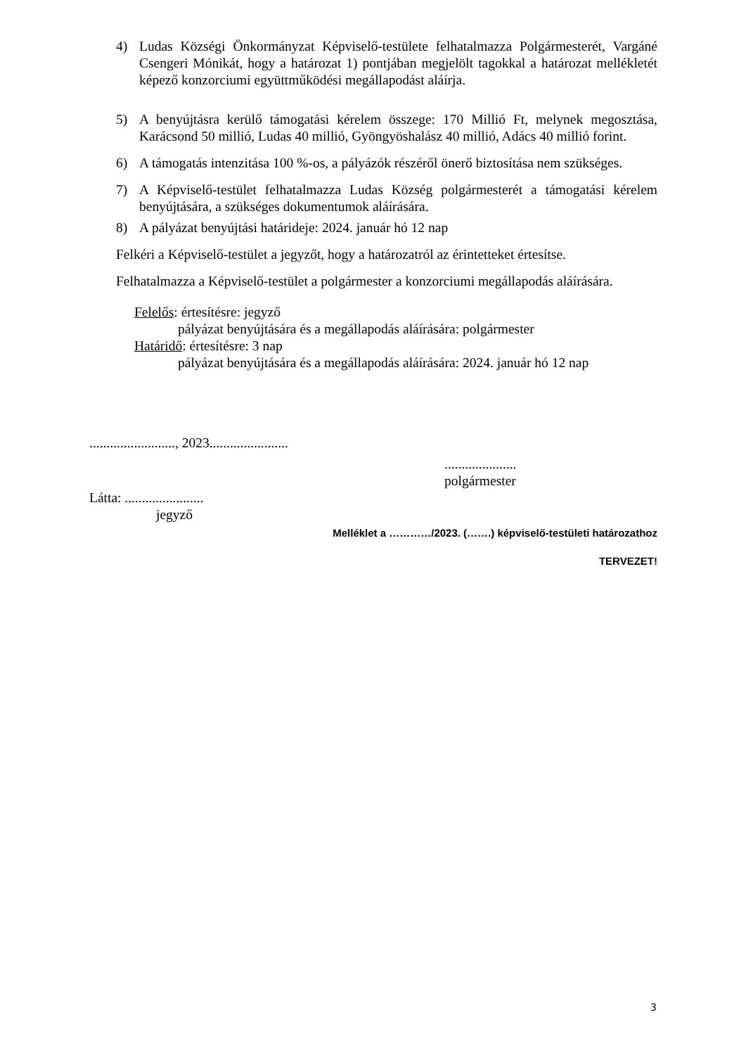4) Ludas Községi Önkormányzat Képviselő-testülete felhatalmazza Polgármesterét, Vargáné Csengeri Mónikát, hogy a határozat 1) pontjában megjelölt tagokkal a határozat mellékletét képező konzorciumi együttműködési megállapodást aláírja.
5) A benyújtásra kerülő támogatási kérelem összege: 170 Millió Ft, melynek megosztása, Karácsond 50 millió, Ludas 40 millió, Gyöngyöshalász 40 millió, Adács 40 millió forint.
6) A támogatás intenzitása 100 %-os, a pályázók részéről önerő biztosítása nem szükséges.
7) A Képviselő-testület felhatalmazza Ludas Község polgármesterét a támogatási kérelem benyújtására, a szükséges dokumentumok aláírására.
8) A pályázat benyújtási határideje: 2024. január hó 12 nap
Felkéri a Képviselő-testület a jegyzőt, hogy a határozatról az érintetteket értesítse.
Felhatalmazza a Képviselő-testület a polgármester a konzorciumi megállapodás aláírására.
Felelős: értesítésre: jegyző
pályázat benyújtására és a megállapodás aláírására: polgármester
Határidő: értesítésre: 3 nap
pályázat benyújtására és a megállapodás aláírására: 2024. január hó 12 nap
........................., 2023.......................
.....................
polgármester
Látta: .......................
jegyző
Melléklet a …………/2023. (…….) képviselő-testületi határozathoz
TERVEZET!
3